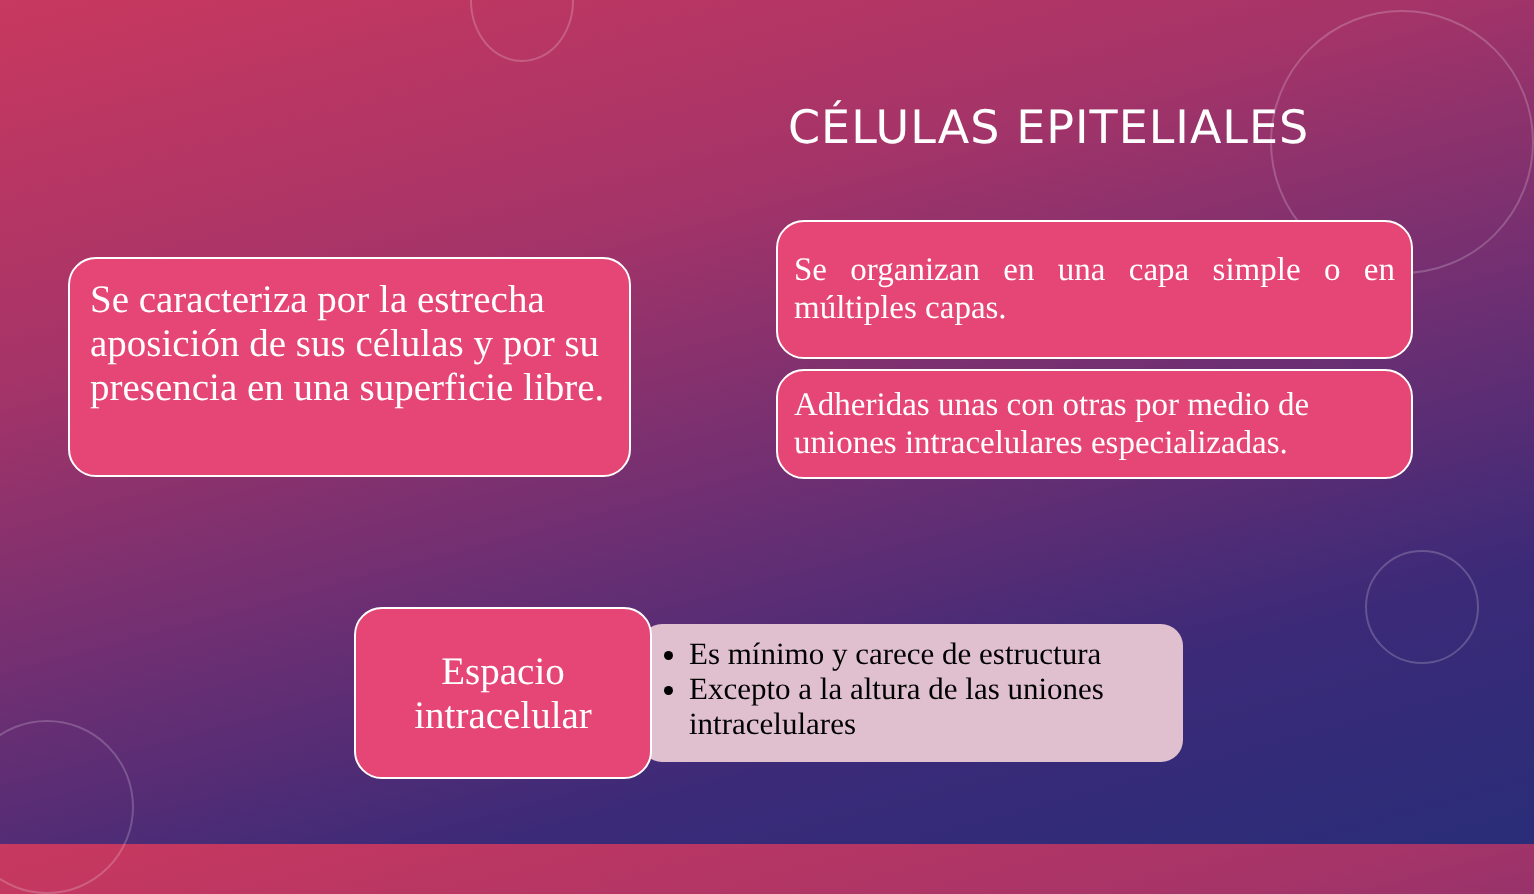CÉLULAS EPITELIALES
Se caracteriza por la estrecha aposición de sus células y por su presencia en una superficie libre.
Se organizan en una capa simple o en múltiples capas.
Adheridas unas con otras por medio de uniones intracelulares especializadas.
Espacio intracelular
Es mínimo y carece de estructura
Excepto a la altura de las uniones intracelulares